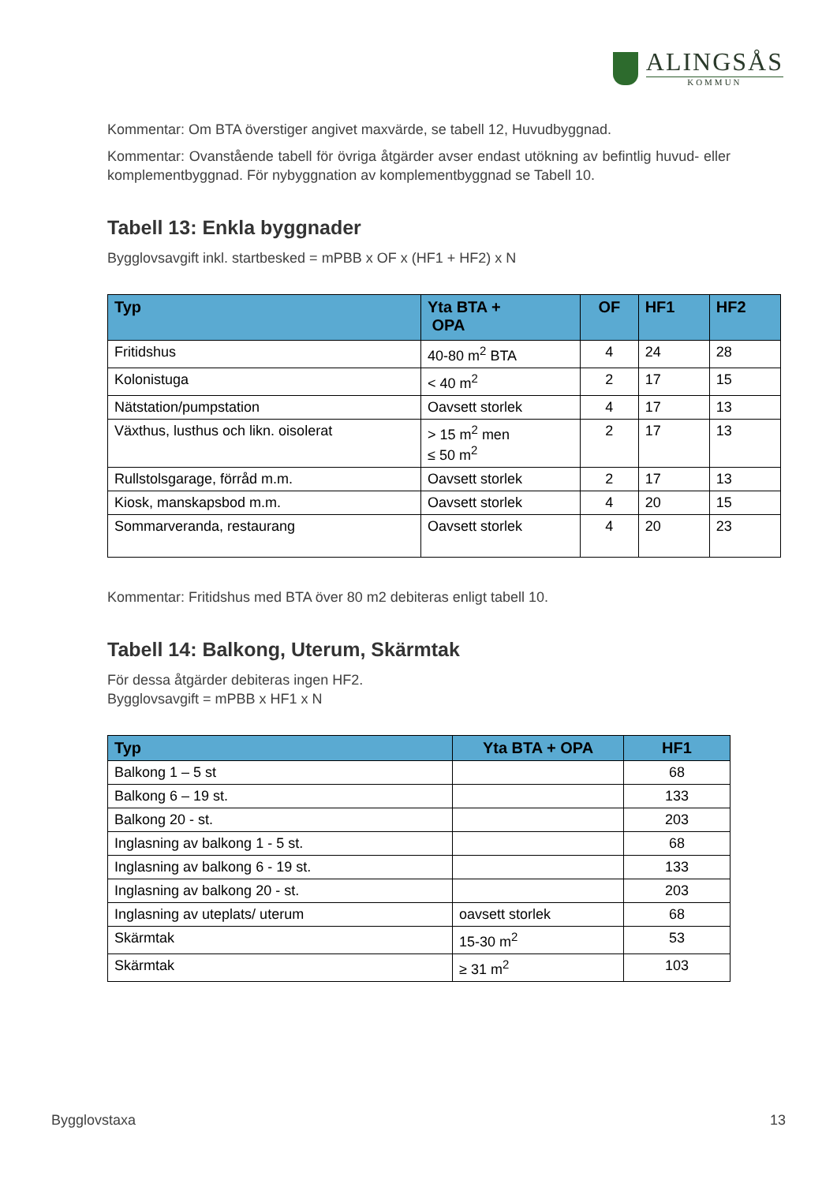ALINGSÅS
KOMMUN
Kommentar: Om BTA överstiger angivet maxvärde, se tabell 12, Huvudbyggnad.
Kommentar: Ovanstående tabell för övriga åtgärder avser endast utökning av befintlig huvud- eller komplementbyggnad. För nybyggnation av komplementbyggnad se Tabell 10.
Tabell 13: Enkla byggnader
Bygglovsavgift inkl. startbesked = mPBB x OF x (HF1 + HF2) x N
| Typ | Yta BTA + OPA | OF | HF1 | HF2 |
| --- | --- | --- | --- | --- |
| Fritidshus | 40-80 m<sup>2</sup> BTA | 4 | 24 | 28 |
| Kolonistuga | < 40 m<sup>2</sup> | 2 | 17 | 15 |
| Nätstation/pumpstation | Oavsett storlek | 4 | 17 | 13 |
| Växthus, lusthus och likn. oisolerat | > 15 m<sup>2</sup> men ≤ 50 m<sup>2</sup> | 2 | 17 | 13 |
| Rullstolsgarage, förråd m.m. | Oavsett storlek | 2 | 17 | 13 |
| Kiosk, manskapsbod m.m. | Oavsett storlek | 4 | 20 | 15 |
| Sommarveranda, restaurang | Oavsett storlek | 4 | 20 | 23 |
Kommentar: Fritidshus med BTA över 80 m2 debiteras enligt tabell 10.
Tabell 14: Balkong, Uterum, Skärmtak
För dessa åtgärder debiteras ingen HF2.
Bygglovsavgift = mPBB x HF1 x N
| Typ | Yta BTA + OPA | HF1 |
| --- | --- | --- |
| Balkong 1 – 5 st | | 68 |
| Balkong 6 – 19 st. | | 133 |
| Balkong 20 - st. | | 203 |
| Inglasning av balkong 1 - 5 st. | | 68 |
| Inglasning av balkong 6 - 19 st. | | 133 |
| Inglasning av balkong 20 - st. | | 203 |
| Inglasning av uteplats/ uterum | oavsett storlek | 68 |
| Skärmtak | 15-30 m<sup>2</sup> | 53 |
| Skärmtak | ≥ 31 m<sup>2</sup> | 103 |
Bygglovstaxa 13